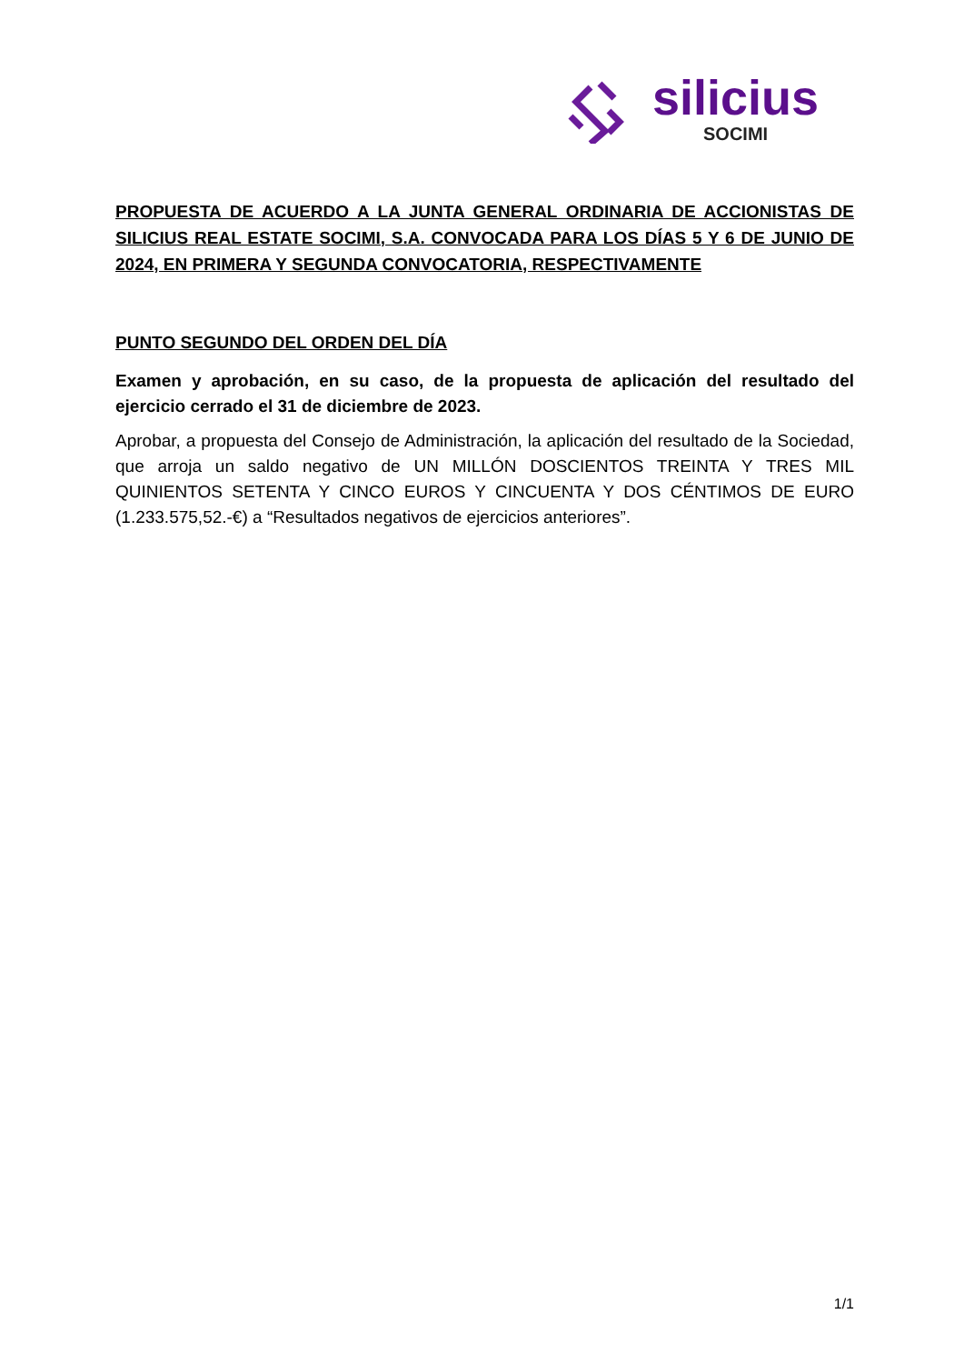silicius
SOCIMI
PROPUESTA DE ACUERDO A LA JUNTA GENERAL ORDINARIA DE ACCIONISTAS DE SILICIUS REAL ESTATE SOCIMI, S.A. CONVOCADA PARA LOS DÍAS 5 Y 6 DE JUNIO DE 2024, EN PRIMERA Y SEGUNDA CONVOCATORIA, RESPECTIVAMENTE
PUNTO SEGUNDO DEL ORDEN DEL DÍA
Examen y aprobación, en su caso, de la propuesta de aplicación del resultado del ejercicio cerrado el 31 de diciembre de 2023.
Aprobar, a propuesta del Consejo de Administración, la aplicación del resultado de la Sociedad, que arroja un saldo negativo de UN MILLÓN DOSCIENTOS TREINTA Y TRES MIL QUINIENTOS SETENTA Y CINCO EUROS Y CINCUENTA Y DOS CÉNTIMOS DE EURO (1.233.575,52.-€) a “Resultados negativos de ejercicios anteriores”.
1/1